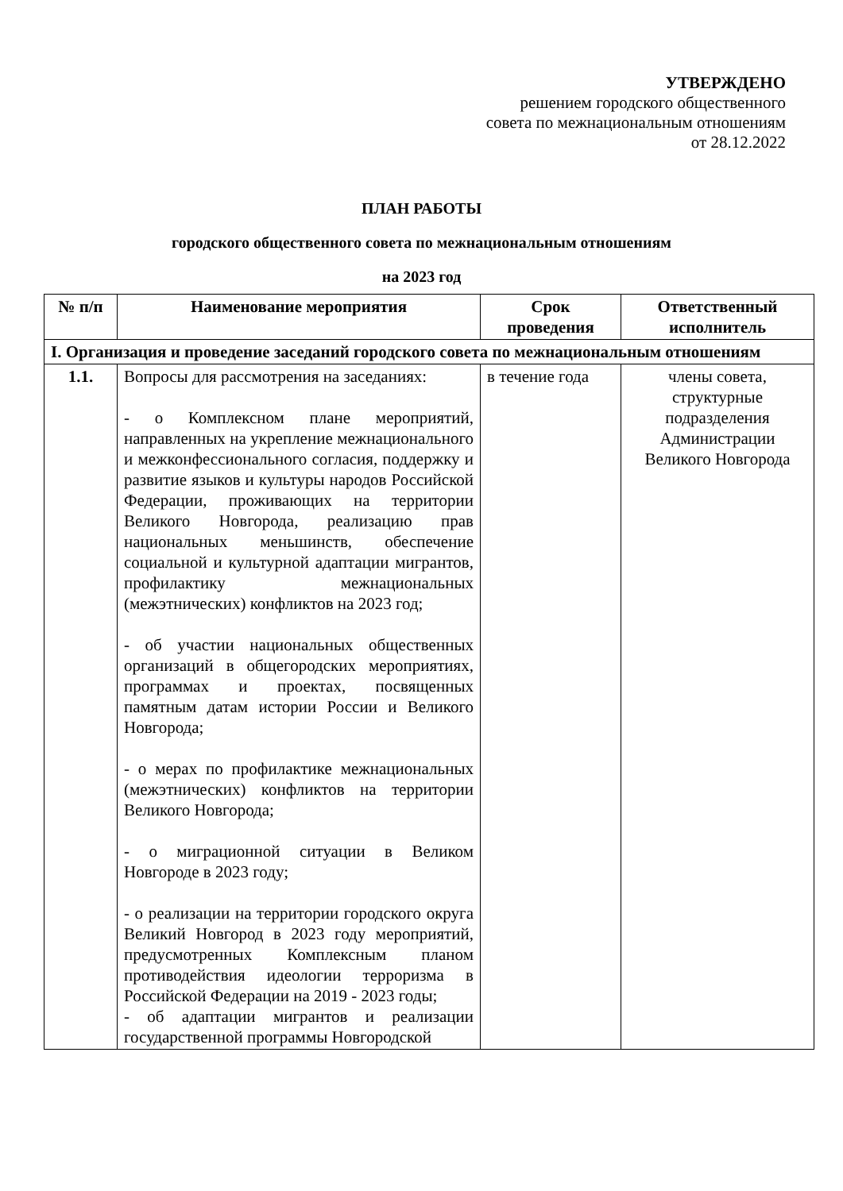УТВЕРЖДЕНО
решением городского общественного
совета по межнациональным отношениям
от 28.12.2022
ПЛАН РАБОТЫ
городского общественного совета по межнациональным отношениям
на 2023 год
| № п/п | Наименование мероприятия | Срок проведения | Ответственный исполнитель |
| --- | --- | --- | --- |
| I. Организация и проведение заседаний городского совета по межнациональным отношениям | | | |
| 1.1. | Вопросы для рассмотрения на заседаниях: - о Комплексном плане мероприятий, направленных на укрепление межнационального и межконфессионального согласия, поддержку и развитие языков и культуры народов Российской Федерации, проживающих на территории Великого Новгорода, реализацию прав национальных меньшинств, обеспечение социальной и культурной адаптации мигрантов, профилактику межнациональных (межэтнических) конфликтов на 2023 год; - об участии национальных общественных организаций в общегородских мероприятиях, программах и проектах, посвященных памятным датам истории России и Великого Новгорода; - о мерах по профилактике межнациональных (межэтнических) конфликтов на территории Великого Новгорода; - о миграционной ситуации в Великом Новгороде в 2023 году; - о реализации на территории городского округа Великий Новгород в 2023 году мероприятий, предусмотренных Комплексным планом противодействия идеологии терроризма в Российской Федерации на 2019 - 2023 годы; - об адаптации мигрантов и реализации государственной программы Новгородской | в течение года | члены совета, структурные подразделения Администрации Великого Новгорода |